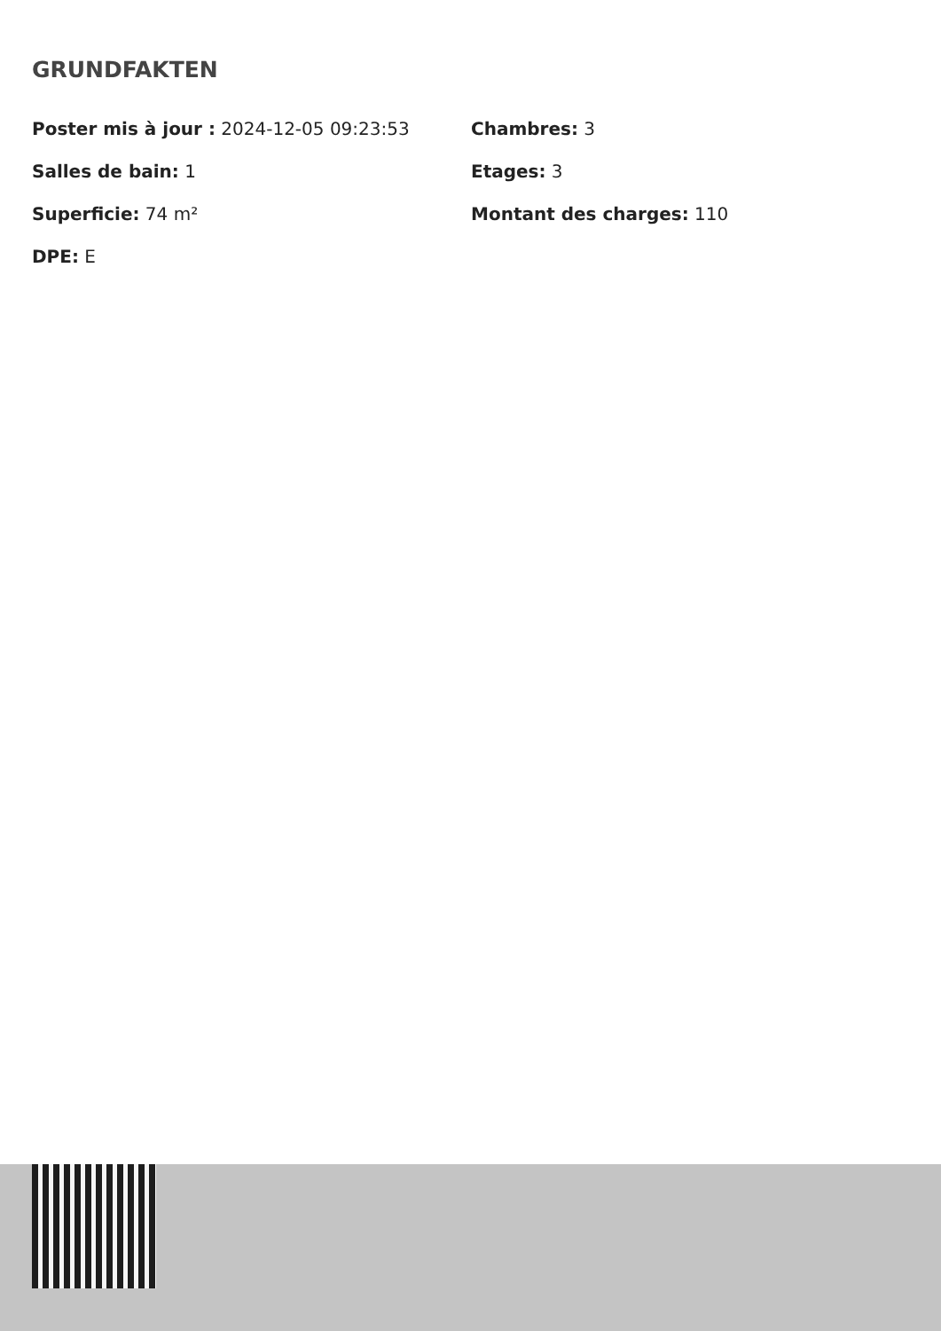GRUNDFAKTEN
Poster mis à jour : 2024-12-05 09:23:53
Chambres: 3
Salles de bain: 1
Etages: 3
Superficie: 74 m²
Montant des charges: 110
DPE: E